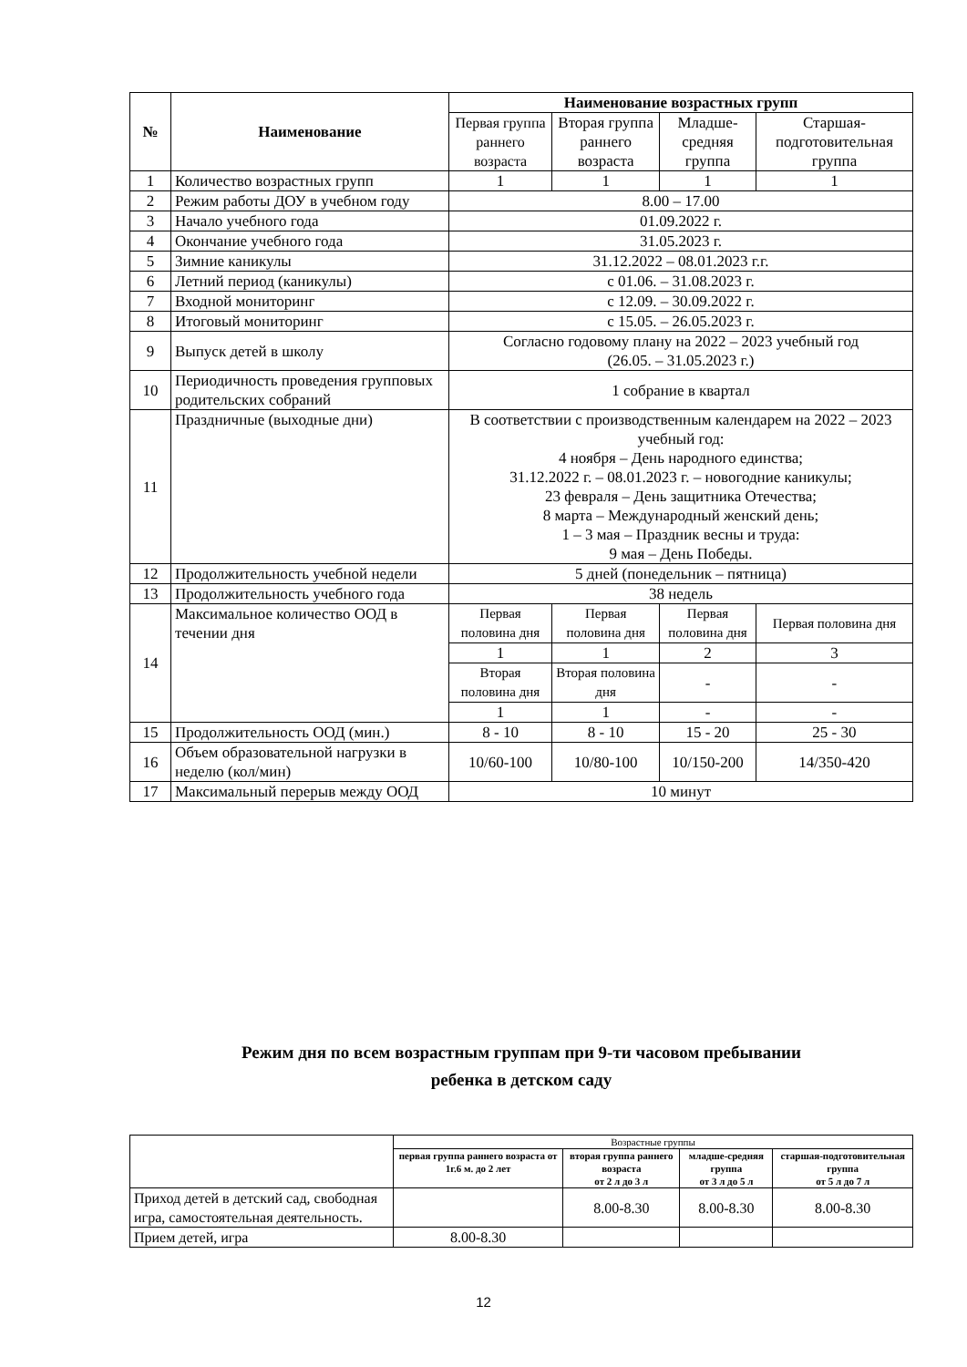| № | Наименование | Наименование возрастных групп | | | |
| --- | --- | --- | --- | --- | --- |
| | | Первая группа раннего возраста | Вторая группа раннего возраста | Младше-средняя группа | Старшая-подготовительная группа |
| 1 | Количество возрастных групп | 1 | 1 | 1 | 1 |
| 2 | Режим работы ДОУ в учебном году | 8.00 – 17.00 | | | |
| 3 | Начало учебного года | 01.09.2022 г. | | | |
| 4 | Окончание учебного года | 31.05.2023 г. | | | |
| 5 | Зимние каникулы | 31.12.2022 – 08.01.2023 г.г. | | | |
| 6 | Летний период (каникулы) | с 01.06. – 31.08.2023 г. | | | |
| 7 | Входной мониторинг | с 12.09. – 30.09.2022 г. | | | |
| 8 | Итоговый мониторинг | с 15.05. – 26.05.2023 г. | | | |
| 9 | Выпуск детей в школу | Согласно годовому плану на 2022 – 2023 учебный год (26.05. – 31.05.2023 г.) | | | |
| 10 | Периодичность проведения групповых родительских собраний | 1 собрание в квартал | | | |
| 11 | Праздничные (выходные дни) | В соответствии с производственным календарем на 2022 – 2023 учебный год: 4 ноября – День народного единства; 31.12.2022 г. – 08.01.2023 г. – новогодние каникулы; 23 февраля – День защитника Отечества; 8 марта – Международный женский день; 1 – 3 мая – Праздник весны и труда: 9 мая – День Победы. | | | |
| 12 | Продолжительность учебной недели | 5 дней (понедельник – пятница) | | | |
| 13 | Продолжительность учебного года | 38 недель | | | |
| 14 | Максимальное количество ООД в течении дня | Первая половина дня | Первая половина дня | Первая половина дня | Первая половина дня |
| | | 1 | 1 | 2 | 3 |
| | | Вторая половина дня | Вторая половина дня | - | - |
| | | 1 | 1 | - | - |
| 15 | Продолжительность ООД (мин.) | 8 - 10 | 8 - 10 | 15 - 20 | 25 - 30 |
| 16 | Объем образовательной нагрузки в неделю (кол/мин) | 10/60-100 | 10/80-100 | 10/150-200 | 14/350-420 |
| 17 | Максимальный перерыв между ООД | 10 минут | | | |
Режим дня по всем возрастным группам при 9-ти часовом пребывании
ребенка в детском саду
| | Возрастные группы | | | |
| | первая группа раннего возраста от 1г.6 м. до 2 лет | вторая группа раннего возраста от 2 л до 3 л | младше-средняя группа от 3 л до 5 л | старшая-подготовительная группа от 5 л до 7 л |
| Приход детей в детский сад, свободная игра, самостоятельная деятельность. | | 8.00-8.30 | 8.00-8.30 | 8.00-8.30 |
| Прием детей, игра | 8.00-8.30 | | | |
12